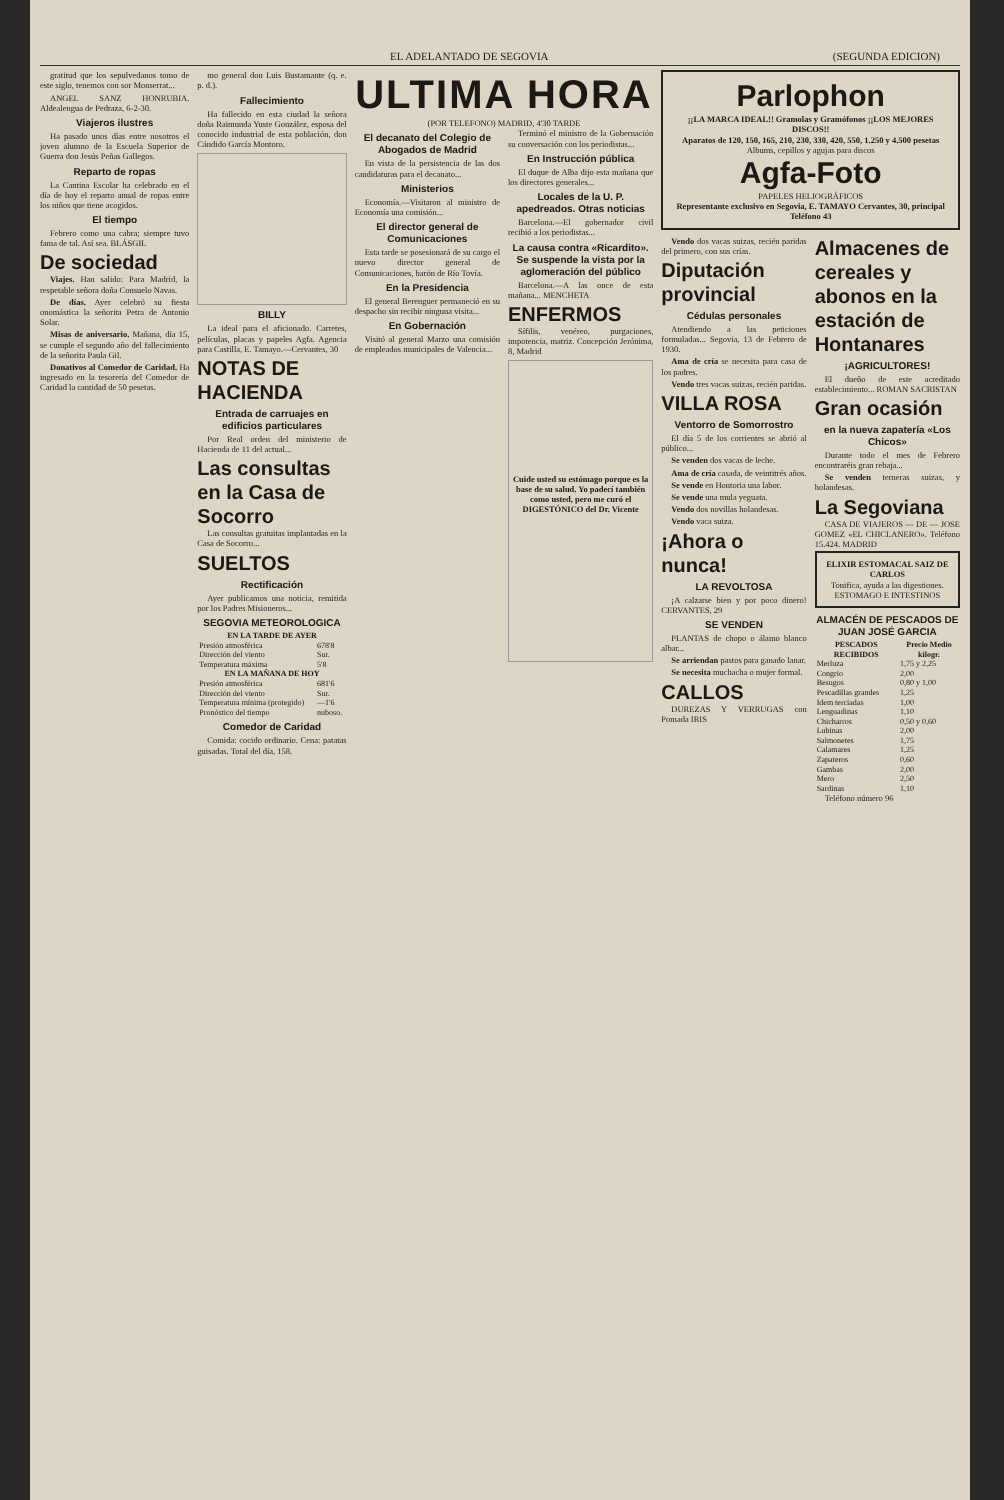EL ADELANTADO DE SEGOVIA (SEGUNDA EDICION)
gratitud que los sepulvedanos tomo de este siglo, tenemos con sor Monserrat...
ANGEL SANZ HONRUBIA. Aldealengua de Pedraza, 6-2-30.
Viajeros ilustres
Ha pasado unos días entre nosotros el joven alumno de la Escuela Superior de Guerra don Jesús Peñas Gallegos.
Reparto de ropas
La Cantina Escolar ha celebrado en el día de hoy el reparto anual de ropas entre los niños que tiene acogidos.
El tiempo
Febrero como una cabra; siempre tuvo fama de tal. Así sea. BLÁSGIL
De sociedad
Viajes. Han salido: Para Madrid, la respetable señora doña Consuelo Navas.
De días. Ayer celebró su fiesta onomástica la señorita Petra de Antonio Solar.
Misas de aniversario. Mañana, día 15, se cumple el segundo año del fallecimiento de la señorita Paula Gil.
Donativos al Comedor de Caridad. Ha ingresado en la tesorería del Comedor de Caridad la cantidad de 50 pesetas.
mo general don Luis Bustamante (q. e. p. d.).
Fallecimiento
Ha fallecido en esta ciudad la señora doña Raimunda Yuste González, esposa del conocido industrial de esta población, don Cándido García Montoro.
BILLY
La ideal para el aficionado. Carretes, películas, placas y papeles Agfa. Agencia para Castilla, E. Tamayo.—Cervantes, 30
NOTAS DE HACIENDA
Entrada de carruajes en edificios particulares
Por Real orden del ministerio de Hacienda de 11 del actual...
Las consultas en la Casa de Socorro
Las consultas gratuitas implantadas en la Casa de Socorro...
SUELTOS
Rectificación
Ayer publicamos una noticia, remitida por los Padres Misioneros...
SEGOVIA METEOROLOGICA
| EN LA TARDE DE AYER | |
| --- | --- |
| Presión atmosférica | 678'8 |
| Dirección del viento | Sur. |
| Temperatura máxima | 5'8 |
| EN LA MAÑANA DE HOY | |
| Presión atmosférica | 681'6 |
| Dirección del viento | Sur. |
| Temperatura mínima (protegido) | —1'6 |
| Pronóstico del tiempo | nuboso. |
Comedor de Caridad
Comida: cocido ordinario. Cena: patatas guisadas. Total del día, 158.
ULTIMA HORA
(POR TELEFONO) MADRID, 4'30 TARDE
El decanato del Colegio de Abogados de Madrid
En vista de la persistencia de las dos candidaturas para el decanato...
Ministerios
Economía.—Visitaron al ministro de Economía una comisión...
El director general de Comunicaciones
Esta tarde se posesionará de su cargo el nuevo director general de Comunicaciones, barón de Río Tovía.
En la Presidencia
El general Berenguer permaneció en su despacho sin recibir ninguna visita...
En Gobernación
Visitó al general Marzo una comisión de empleados municipales de Valencia...
Terminó el ministro de la Gobernación su conversación con los periodistas...
En Instrucción pública
El duque de Alba dijo esta mañana que los directores generales...
Locales de la U. P. apedreados. Otras noticias
Barcelona.—El gobernador civil recibió a los periodistas...
La causa contra «Ricardito». Se suspende la vista por la aglomeración del público
Barcelona.—A las once de esta mañana... MENCHETA
ENFERMOS
Sífilis, venéreo, purgaciones, impotencia, matriz. Concepción Jerónima, 8, Madrid
Cuide usted su estómago porque es la base de su salud. Yo padecí también como usted, pero me curó el DIGESTÓNICO del Dr. Vicente
Parlophon
¡¡LA MARCA IDEAL!! Gramolas y Gramófonos ¡¡LOS MEJORES DISCOS!!
Aparatos de 120, 150, 165, 210, 230, 330, 420, 550, 1.250 y 4.500 pesetas
Albums, cepillos y agujas para discos
Agfa-Foto
PAPELES HELIOGRÁFICOS
Representante exclusivo en Segovia, E. TAMAYO Cervantes, 30, principal Teléfono 43
Vendo dos vacas suizas, recién paridas del primero, con sus crías.
Diputación provincial
Cédulas personales
Atendiendo a las peticiones formuladas... Segovia, 13 de Febrero de 1930.
Ama de cría se necesita para casa de los padres.
Vendo tres vacas suizas, recién paridas.
VILLA ROSA
Ventorro de Somorrostro
El día 5 de los corrientes se abrió al público...
Se venden dos vacas de leche.
Ama de cría casada, de veintitrés años.
Se vende en Hontoria una labor.
Se vende una mula yeguata.
Vendo dos novillas holandesas.
Vendo vaca suiza.
¡Ahora o nunca!
LA REVOLTOSA
¡A calzarse bien y por poco dinero! CERVANTES, 29
SE VENDEN
PLANTAS de chopo o álamo blanco albar...
Se arriendan pastos para ganado lanar.
Se necesita muchacha o mujer formal.
CALLOS
DUREZAS Y VERRUGAS con Pomada IRIS
Almacenes de cereales y abonos en la estación de Hontanares
¡AGRICULTORES!
El dueño de este acreditado establecimiento... ROMAN SACRISTAN
Gran ocasión
en la nueva zapatería «Los Chicos»
Durante todo el mes de Febrero encontraréis gran rebaja...
Se venden terneras suizas, y holandesas.
La Segoviana
CASA DE VIAJEROS — DE — JOSE GOMEZ «EL CHICLANERO». Teléfono 15.424. MADRID
ELIXIR ESTOMACAL SAIZ DE CARLOS
Tonifica, ayuda a las digestiones. ESTOMAGO E INTESTINOS
ALMACÉN DE PESCADOS DE JUAN JOSÉ GARCIA
| PESCADOS RECIBIDOS | Precio Medio kilogr. |
| --- | --- |
| Merluza | 1,75 y 2,25 |
| Congrio | 2,00 |
| Besugos | 0,80 y 1,00 |
| Pescadillas grandes | 1,25 |
| Idem terciadas | 1,00 |
| Lenguadinas | 1,10 |
| Chicharros | 0,50 y 0,60 |
| Lubinas | 2,00 |
| Salmonetes | 1,75 |
| Calamares | 1,25 |
| Zapateros | 0,60 |
| Gambas | 2,00 |
| Mero | 2,50 |
| Sardinas | 1,10 |
Teléfono número 96